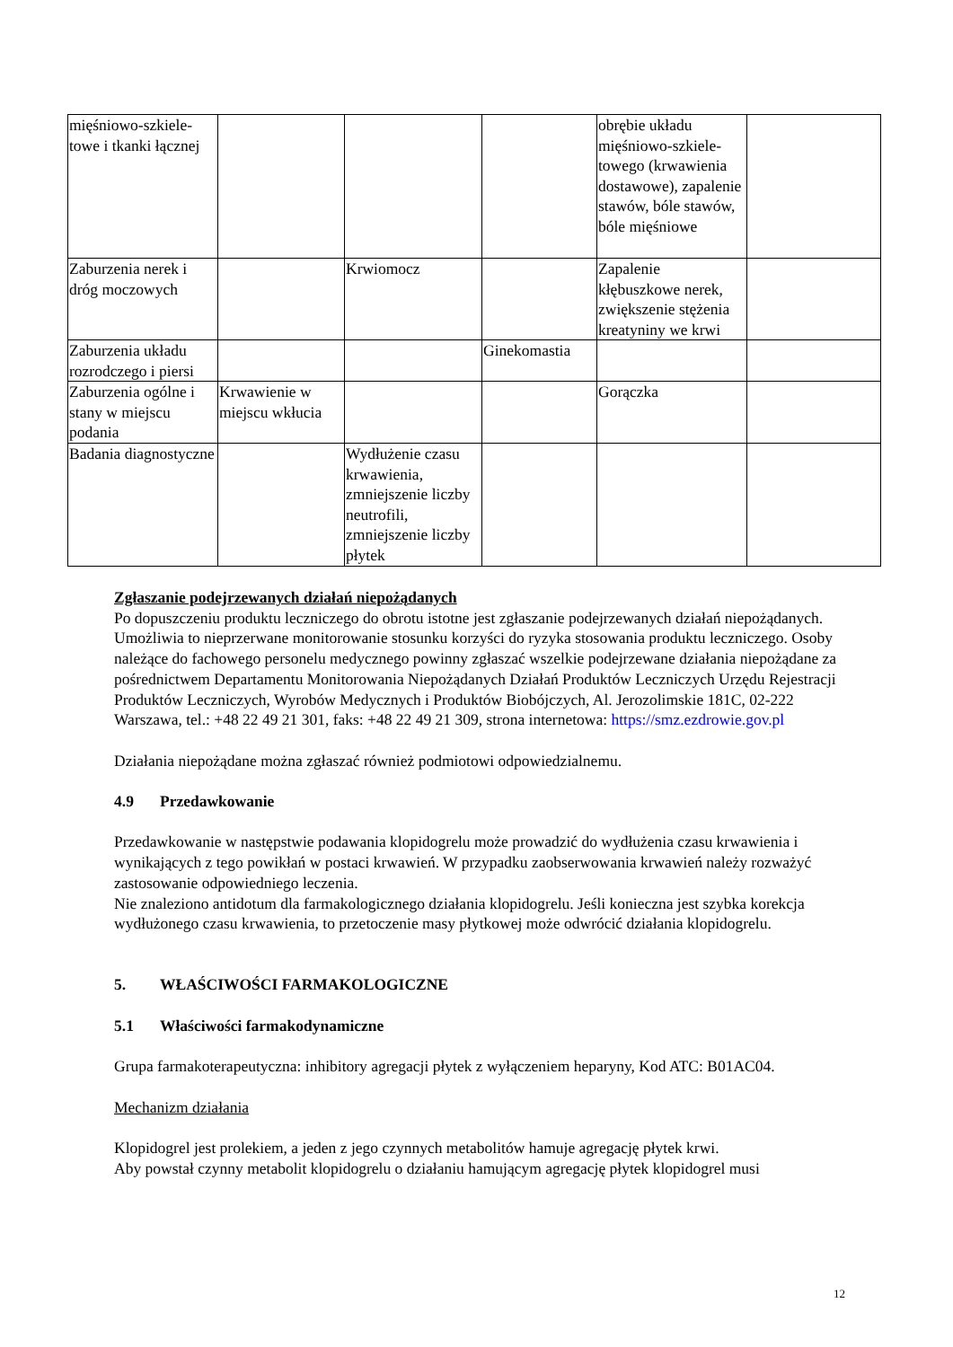| mięśniowo-szkiele-towe i tkanki łącznej | | | | obrębie układu mięśniowo-szkiele-towego (krwawienia dostawowe), zapalenie stawów, bóle stawów, bóle mięśniowe | |
| Zaburzenia nerek i dróg moczowych | | Krwiomocz | | Zapalenie kłębuszkowe nerek, zwiększenie stężenia kreatyniny we krwi | |
| Zaburzenia układu rozrodczego i piersi | | | Ginekomastia | | |
| Zaburzenia ogólne i stany w miejscu podania | Krwawienie w miejscu wkłucia | | | Gorączka | |
| Badania diagnostyczne | | Wydłużenie czasu krwawienia, zmniejszenie liczby neutrofili, zmniejszenie liczby płytek | | | |
Zgłaszanie podejrzewanych działań niepożądanych
Po dopuszczeniu produktu leczniczego do obrotu istotne jest zgłaszanie podejrzewanych działań niepożądanych. Umożliwia to nieprzerwane monitorowanie stosunku korzyści do ryzyka stosowania produktu leczniczego. Osoby należące do fachowego personelu medycznego powinny zgłaszać wszelkie podejrzewane działania niepożądane za pośrednictwem Departamentu Monitorowania Niepożądanych Działań Produktów Leczniczych Urzędu Rejestracji Produktów Leczniczych, Wyrobów Medycznych i Produktów Biobójczych, Al. Jerozolimskie 181C, 02-222 Warszawa, tel.: +48 22 49 21 301, faks: +48 22 49 21 309, strona internetowa: https://smz.ezdrowie.gov.pl
Działania niepożądane można zgłaszać również podmiotowi odpowiedzialnemu.
4.9 Przedawkowanie
Przedawkowanie w następstwie podawania klopidogrelu może prowadzić do wydłużenia czasu krwawienia i wynikających z tego powikłań w postaci krwawień. W przypadku zaobserwowania krwawień należy rozważyć zastosowanie odpowiedniego leczenia.
Nie znaleziono antidotum dla farmakologicznego działania klopidogrelu. Jeśli konieczna jest szybka korekcja wydłużonego czasu krwawienia, to przetoczenie masy płytkowej może odwrócić działania klopidogrelu.
5. WŁAŚCIWOŚCI FARMAKOLOGICZNE
5.1 Właściwości farmakodynamiczne
Grupa farmakoterapeutyczna: inhibitory agregacji płytek z wyłączeniem heparyny, Kod ATC: B01AC04.
Mechanizm działania
Klopidogrel jest prolekiem, a jeden z jego czynnych metabolitów hamuje agregację płytek krwi.
Aby powstał czynny metabolit klopidogrelu o działaniu hamującym agregację płytek klopidogrel musi
12